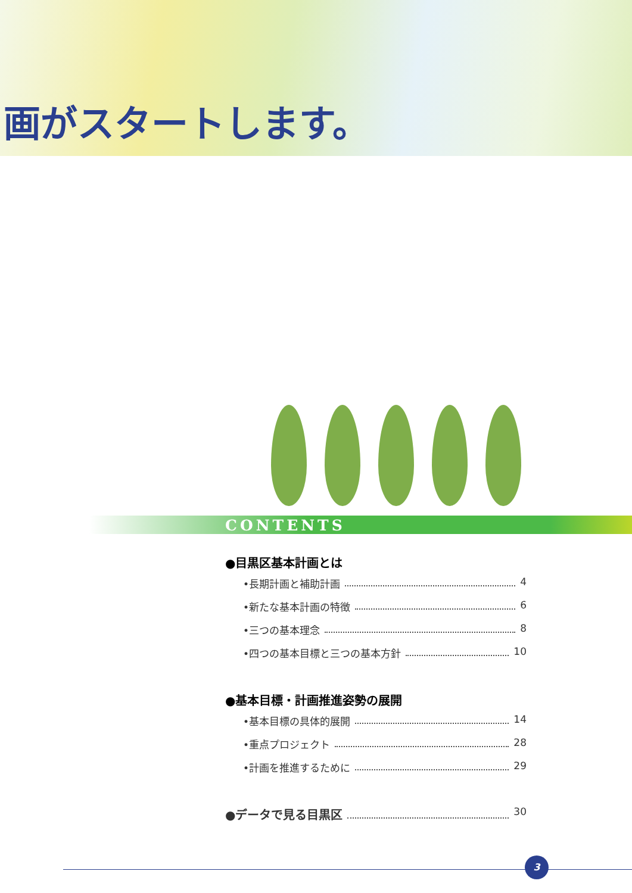画がスタートします。
CONTENTS
●目黒区基本計画とは
•長期計画と補助計画 4
•新たな基本計画の特徴 6
•三つの基本理念 8
•四つの基本目標と三つの基本方針 10
●基本目標・計画推進姿勢の展開
•基本目標の具体的展開 14
•重点プロジェクト 28
•計画を推進するために 29
●データで見る目黒区 30
3